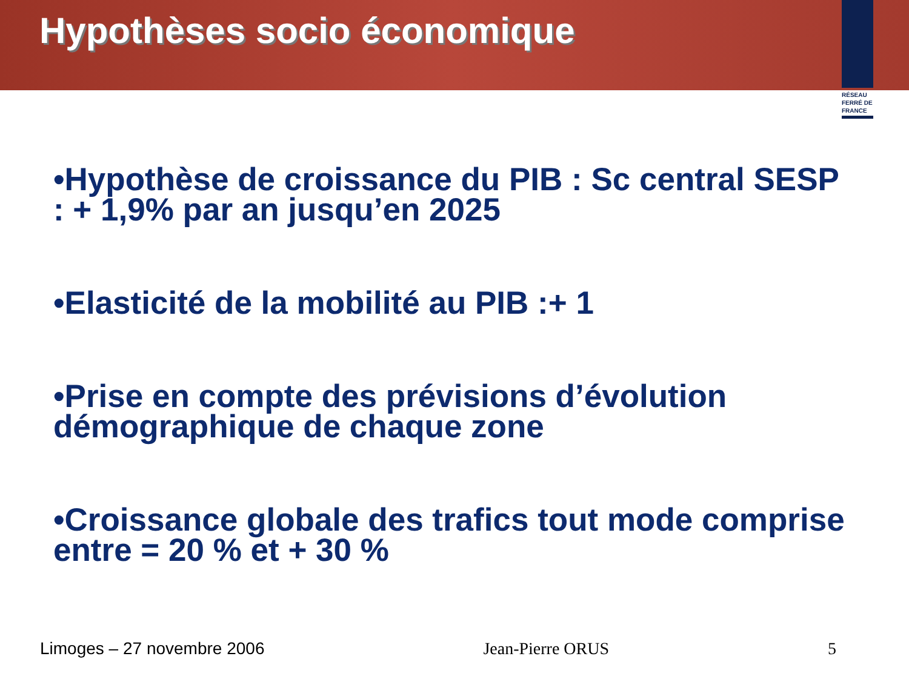Hypothèses socio économique
RÉSEAU
FERRÉ DE
FRANCE
•Hypothèse de croissance du PIB : Sc central SESP : + 1,9% par an jusqu’en 2025
•Elasticité de la mobilité au PIB :+ 1
•Prise en compte des prévisions d’évolution démographique de chaque zone
•Croissance globale des trafics tout mode comprise entre = 20 % et + 30 %
Limoges – 27 novembre 2006 Jean-Pierre ORUS 5